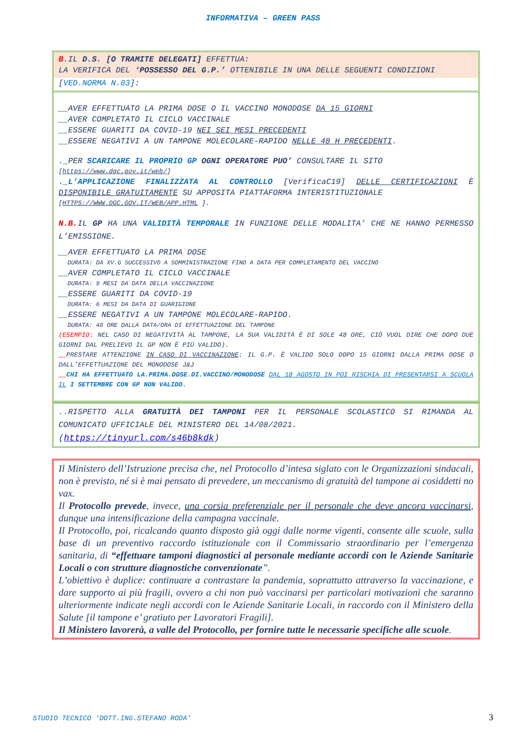INFORMATIVA – GREEN PASS
B.IL D.S. [O TRAMITE DELEGATI] EFFETTUA:
LA VERIFICA DEL ‘POSSESSO DEL G.P.’ OTTENIBILE IN UNA DELLE SEGUENTI CONDIZIONI
[VED.NORMA N.03]:
__AVER EFFETTUATO LA PRIMA DOSE O IL VACCINO MONODOSE DA 15 GIORNI
__AVER COMPLETATO IL CICLO VACCINALE
__ESSERE GUARITI DA COVID-19 NEI SEI MESI PRECEDENTI
__ESSERE NEGATIVI A UN TAMPONE MOLECOLARE-RAPIDO NELLE 48 H PRECEDENTI.
._PER SCARICARE IL PROPRIO GP OGNI OPERATORE PUO’ CONSULTARE IL SITO
[https://www.dgc.gov.it/web/]
._L’APPLICAZIONE FINALIZZATA AL CONTROLLO [VerificaC19] DELLE CERTIFICAZIONI È DISPONIBILE GRATUITAMENTE SU APPOSITA PIATTAFORMA INTERISTITUZIONALE
[HTTPS://WWW.DGC.GOV.IT/WEB/APP.HTML ].
N.B. IL GP HA UNA VALIDITÀ TEMPORALE IN FUNZIONE DELLE MODALITA’ CHE NE HANNO PERMESSO L’EMISSIONE.
__AVER EFFETTUATO LA PRIMA DOSE
DURATA: DA XV.G SUCCESSIVO A SOMMINISTRAZIONE FINO A DATA PER COMPLETAMENTO DEL VACCINO
__AVER COMPLETATO IL CICLO VACCINALE
DURATA: 9 MESI DA DATA DELLA VACCINAZIONE
__ESSERE GUARITI DA COVID-19
DURATA: 6 MESI DA DATA DI GUARIGIONE
__ESSERE NEGATIVI A UN TAMPONE MOLECOLARE-RAPIDO.
DURATA: 48 ORE DALLA DATA/ORA DI EFFETTUAZIONE DEL TAMPONE
(ESEMPIO: NEL CASO DI NEGATIVITÀ AL TAMPONE, LA SUA VALIDITÀ È DI SOLE 48 ORE, CIÒ VUOL DIRE CHE DOPO DUE GIORNI DAL PRELIEVO IL GP NON È PIÙ VALIDO).
__PRESTARE ATTENZIONE IN CASO DI VACCINAZIONE: IL G.P. È VALIDO SOLO DOPO 15 GIORNI DALLA PRIMA DOSE O DALL’EFFETTUAZIONE DEL MONODOSE J&J
__CHI HA EFFETTUATO LA.PRIMA.DOSE.DI.VACCINO/MONODOSE DAL 18 AGOSTO IN POI RISCHIA DI PRESENTARSI A SCUOLA IL I SETTEMBRE CON GP NON VALIDO.
..RISPETTO ALLA GRATUITÀ DEI TAMPONI PER IL PERSONALE SCOLASTICO SI RIMANDA AL COMUNICATO UFFICIALE DEL MINISTERO DEL 14/08/2021.
(https://tinyurl.com/s46b8kdk)
Il Ministero dell’Istruzione precisa che, nel Protocollo d’intesa siglato con le Organizzazioni sindacali, non è previsto, né si è mai pensato di prevedere, un meccanismo di gratuità del tampone ai cosiddetti no vax.
Il Protocollo prevede, invece, una corsia preferenziale per il personale che deve ancora vaccinarsi, dunque una intensificazione della campagna vaccinale.
Il Protocollo, poi, ricalcando quanto disposto già oggi dalle norme vigenti, consente alle scuole, sulla base di un preventivo raccordo istituzionale con il Commissario straordinario per l’emergenza sanitaria, di “effettuare tamponi diagnostici al personale mediante accordi con le Aziende Sanitarie Locali o con strutture diagnostiche convenzionate”.
L’obiettivo è duplice: continuare a contrastare la pandemia, soprattutto attraverso la vaccinazione, e dare supporto ai più fragili, ovvero a chi non può vaccinarsi per particolari motivazioni che saranno ulteriormente indicate negli accordi con le Aziende Sanitarie Locali, in raccordo con il Ministero della Salute [il tampone e’ gratiuto per Lavoratori Fragili].
Il Ministero lavorerà, a valle del Protocollo, per fornire tutte le necessarie specifiche alle scuole.
STUDIO TECNICO ‘DOTT.ING.STEFANO RODA’
3